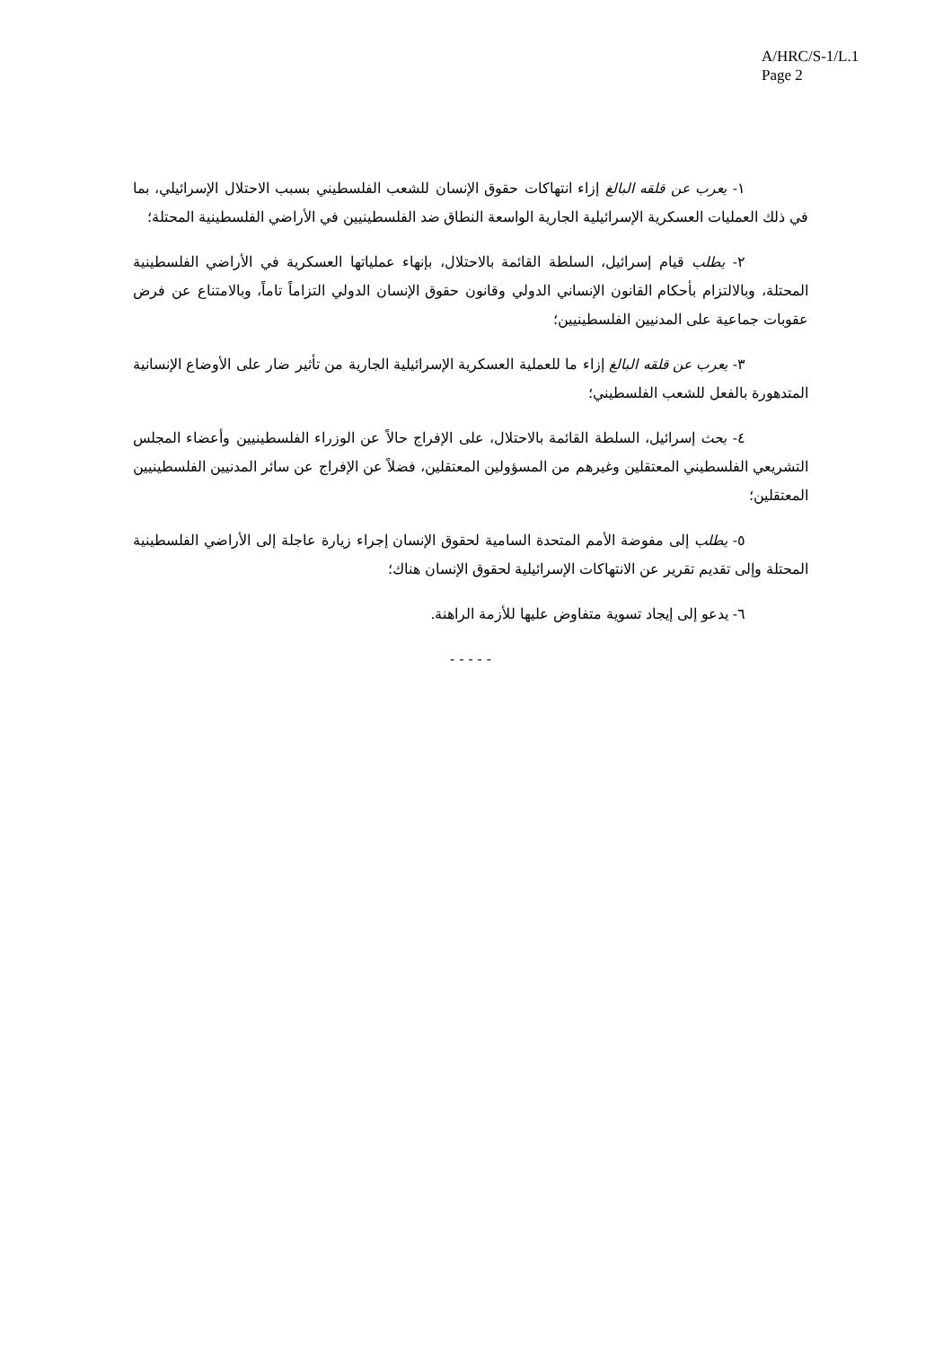A/HRC/S-1/L.1
Page 2
١- يعرب عن قلقه البالغ إزاء انتهاكات حقوق الإنسان للشعب الفلسطيني بسبب الاحتلال الإسرائيلي، بما في ذلك العمليات العسكرية الإسرائيلية الجارية الواسعة النطاق ضد الفلسطينيين في الأراضي الفلسطينية المحتلة؛
٢- يطلب قيام إسرائيل، السلطة القائمة بالاحتلال، بإنهاء عملياتها العسكرية في الأراضي الفلسطينية المحتلة، وبالالتزام بأحكام القانون الإنساني الدولي وقانون حقوق الإنسان الدولي التزاماً تاماً، وبالامتناع عن فرض عقوبات جماعية على المدنيين الفلسطينيين؛
٣- يعرب عن قلقه البالغ إزاء ما للعملية العسكرية الإسرائيلية الجارية من تأثير ضار على الأوضاع الإنسانية المتدهورة بالفعل للشعب الفلسطيني؛
٤- يحث إسرائيل، السلطة القائمة بالاحتلال، على الإفراج حالاً عن الوزراء الفلسطينيين وأعضاء المجلس التشريعي الفلسطيني المعتقلين وغيرهم من المسؤولين المعتقلين، فضلاً عن الإفراج عن سائر المدنيين الفلسطينيين المعتقلين؛
٥- يطلب إلى مفوضة الأمم المتحدة السامية لحقوق الإنسان إجراء زيارة عاجلة إلى الأراضي الفلسطينية المحتلة وإلى تقديم تقرير عن الانتهاكات الإسرائيلية لحقوق الإنسان هناك؛
٦- يدعو إلى إيجاد تسوية متفاوض عليها للأزمة الراهنة.
- - - - -